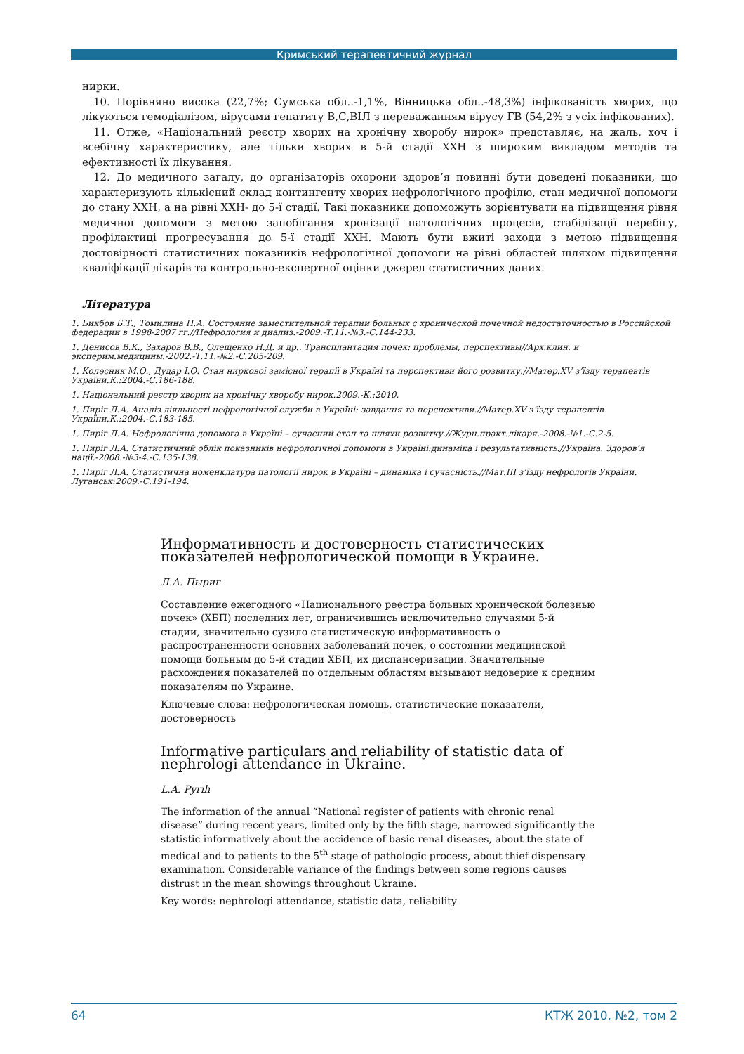Кримський терапевтичний журнал
нирки.
10. Порівняно висока (22,7%; Сумська обл..-1,1%, Вінницька обл..-48,3%) інфікованість хворих, що лікуються гемодіалізом, вірусами гепатиту В,С,ВІЛ з переважанням вірусу ГВ (54,2% з усіх інфікованих).
11. Отже, «Національний реєстр хворих на хронічну хворобу нирок» представляє, на жаль, хоч і всебічну характеристику, але тільки хворих в 5-й стадії ХХН з широким викладом методів та ефективності їх лікування.
12. До медичного загалу, до організаторів охорони здоров’я повинні бути доведені показники, що характеризують кількісний склад контингенту хворих нефрологічного профілю, стан медичної допомоги до стану ХХН, а на рівні ХХН- до 5-ї стадії. Такі показники допоможуть зорієнтувати на підвищення рівня медичної допомоги з метою запобігання хронізації патологічних процесів, стабілізації перебігу, профілактиці прогресування до 5-ї стадії ХХН. Мають бути вжиті заходи з метою підвищення достовірності статистичних показників нефрологічної допомоги на рівні областей шляхом підвищення кваліфікації лікарів та контрольно-експертної оцінки джерел статистичних даних.
Література
1. Бикбов Б.Т., Томилина Н.А. Состояние заместительной терапии больных с хронической почечной недостаточностью в Российской федерации в 1998-2007 гг.//Нефрология и диализ.-2009.-Т.11.-№3.-С.144-233.
1. Денисов В.К., Захаров В.В., Олещенко Н.Д. и др.. Трансплантация почек: проблемы, перспективы//Арх.клин. и эксперим.медицины.-2002.-Т.11.-№2.-С.205-209.
1. Колесник М.О., Дудар І.О. Стан ниркової замісної терапії в Україні та перспективи його розвитку.//Матер.XV з’їзду терапевтів України.К.:2004.-С.186-188.
1. Національний реєстр хворих на хронічну хворобу нирок.2009.-К.:2010.
1. Пиріг Л.А. Аналіз діяльності нефрологічної служби в Україні: завдання та перспективи.//Матер.XV з’їзду терапевтів України.К.:2004.-С.183-185.
1. Пиріг Л.А. Нефрологічна допомога в Україні – сучасний стан та шляхи розвитку.//Журн.практ.лікаря.-2008.-№1.-С.2-5.
1. Пиріг Л.А. Статистичний облік показників нефрологічної допомоги в Україні:динаміка і результативність.//Україна. Здоров’я нації.-2008.-№3-4.-С.135-138.
1. Пиріг Л.А. Статистична номенклатура патології нирок в Україні – динаміка і сучасність.//Мат.III з’їзду нефрологів України. Луганськ:2009.-С.191-194.
Информативность и достоверность статистических показателей нефрологической помощи в Украине.
Л.А. Пыриг
Составление ежегодного «Национального реестра больных хронической болезнью почек» (ХБП) последних лет, ограничившись исключительно случаями 5-й стадии, значительно сузило статистическую информативность о распространенности основних заболеваний почек, о состоянии медицинской помощи больным до 5-й стадии ХБП, их диспансеризации. Значительные расхождения показателей по отдельным областям вызывают недоверие к средним показателям по Украине.
Ключевые слова: нефрологическая помощь, статистические показатели, достоверность
Informative particulars and reliability of statistic data of nephrologi attendance in Ukraine.
L.A. Pyrih
The information of the annual “National register of patients with chronic renal disease” during recent years, limited only by the fifth stage, narrowed significantly the statistic informatively about the accidence of basic renal diseases, about the state of medical and to patients to the 5<sup>th</sup> stage of pathologic process, about thief dispensary examination. Considerable variance of the findings between some regions causes distrust in the mean showings throughout Ukraine.
Key words: nephrologi attendance, statistic data, reliability
64 КТЖ 2010, №2, том 2